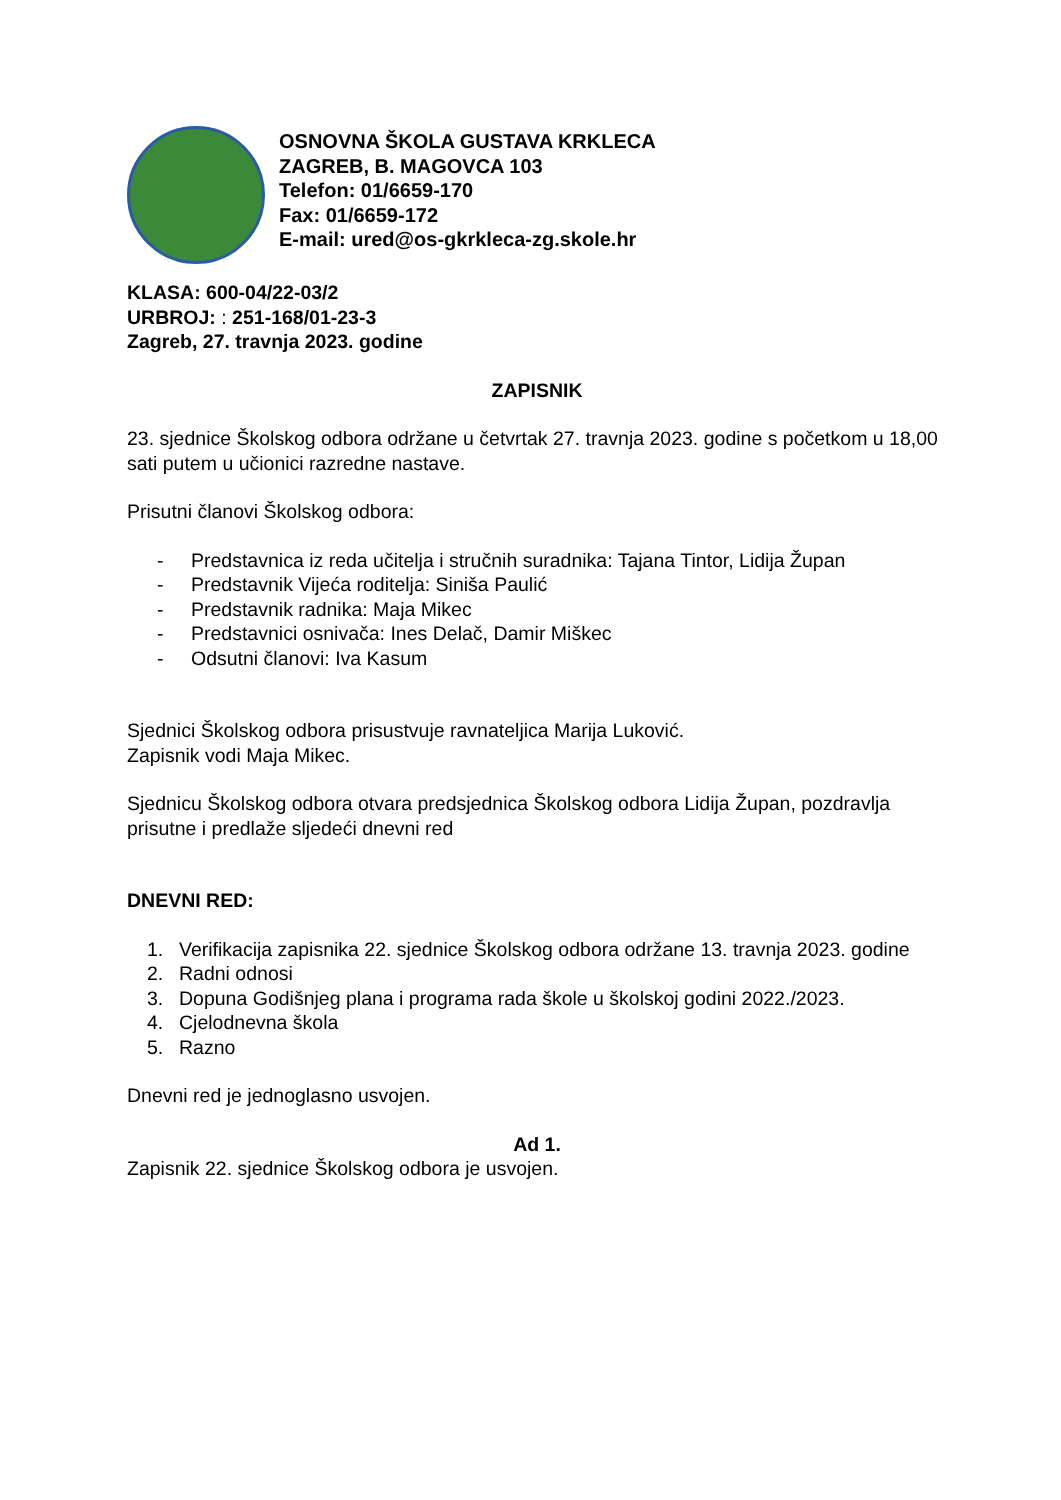OSNOVNA ŠKOLA GUSTAVA KRKLECA
ZAGREB, B. MAGOVCA 103
Telefon: 01/6659-170
Fax: 01/6659-172
E-mail: ured@os-gkrkleca-zg.skole.hr
KLASA: 600-04/22-03/2
URBROJ: : 251-168/01-23-3
Zagreb, 27. travnja 2023. godine
ZAPISNIK
23. sjednice Školskog odbora održane u četvrtak 27. travnja 2023. godine s početkom u 18,00 sati putem u učionici razredne nastave.
Prisutni članovi Školskog odbora:
- Predstavnica iz reda učitelja i stručnih suradnika: Tajana Tintor, Lidija Župan
- Predstavnik Vijeća roditelja: Siniša Paulić
- Predstavnik radnika: Maja Mikec
- Predstavnici osnivača: Ines Delač, Damir Miškec
- Odsutni članovi: Iva Kasum
Sjednici Školskog odbora prisustvuje ravnateljica Marija Luković.
Zapisnik vodi Maja Mikec.
Sjednicu Školskog odbora otvara predsjednica Školskog odbora Lidija Župan, pozdravlja prisutne i predlaže sljedeći dnevni red
DNEVNI RED:
1. Verifikacija zapisnika 22. sjednice Školskog odbora održane 13. travnja 2023. godine
2. Radni odnosi
3. Dopuna Godišnjeg plana i programa rada škole u školskoj godini 2022./2023.
4. Cjelodnevna škola
5. Razno
Dnevni red je jednoglasno usvojen.
Ad 1.
Zapisnik 22. sjednice Školskog odbora je usvojen.